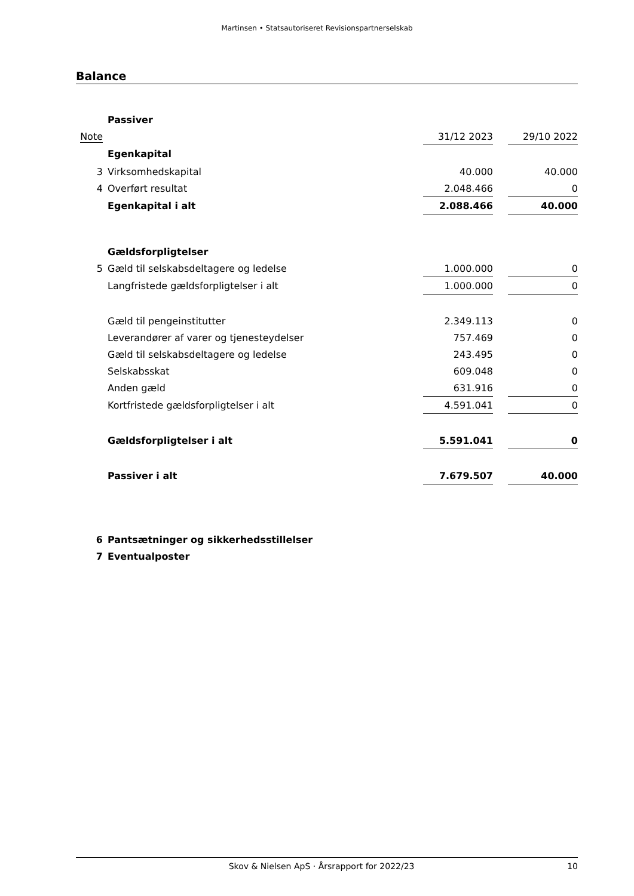Martinsen • Statsautoriseret Revisionspartnerselskab
Balance
| | Passiver | | | |
| Note | | 31/12 2023 | | 29/10 2022 |
| | Egenkapital | | | |
| 3 | Virksomhedskapital | 40.000 | | 40.000 |
| 4 | Overført resultat | 2.048.466 | | 0 |
| | Egenkapital i alt | 2.088.466 | | 40.000 |
| | Gældsforpligtelser | | | |
| 5 | Gæld til selskabsdeltagere og ledelse | 1.000.000 | | 0 |
| | Langfristede gældsforpligtelser i alt | 1.000.000 | | 0 |
| | Gæld til pengeinstitutter | 2.349.113 | | 0 |
| | Leverandører af varer og tjenesteydelser | 757.469 | | 0 |
| | Gæld til selskabsdeltagere og ledelse | 243.495 | | 0 |
| | Selskabsskat | 609.048 | | 0 |
| | Anden gæld | 631.916 | | 0 |
| | Kortfristede gældsforpligtelser i alt | 4.591.041 | | 0 |
| | Gældsforpligtelser i alt | 5.591.041 | | 0 |
| | Passiver i alt | 7.679.507 | | 40.000 |
| 6 | Pantsætninger og sikkerhedsstillelser | | | |
| 7 | Eventualposter | | | |
Skov & Nielsen ApS · Årsrapport for 2022/23 10